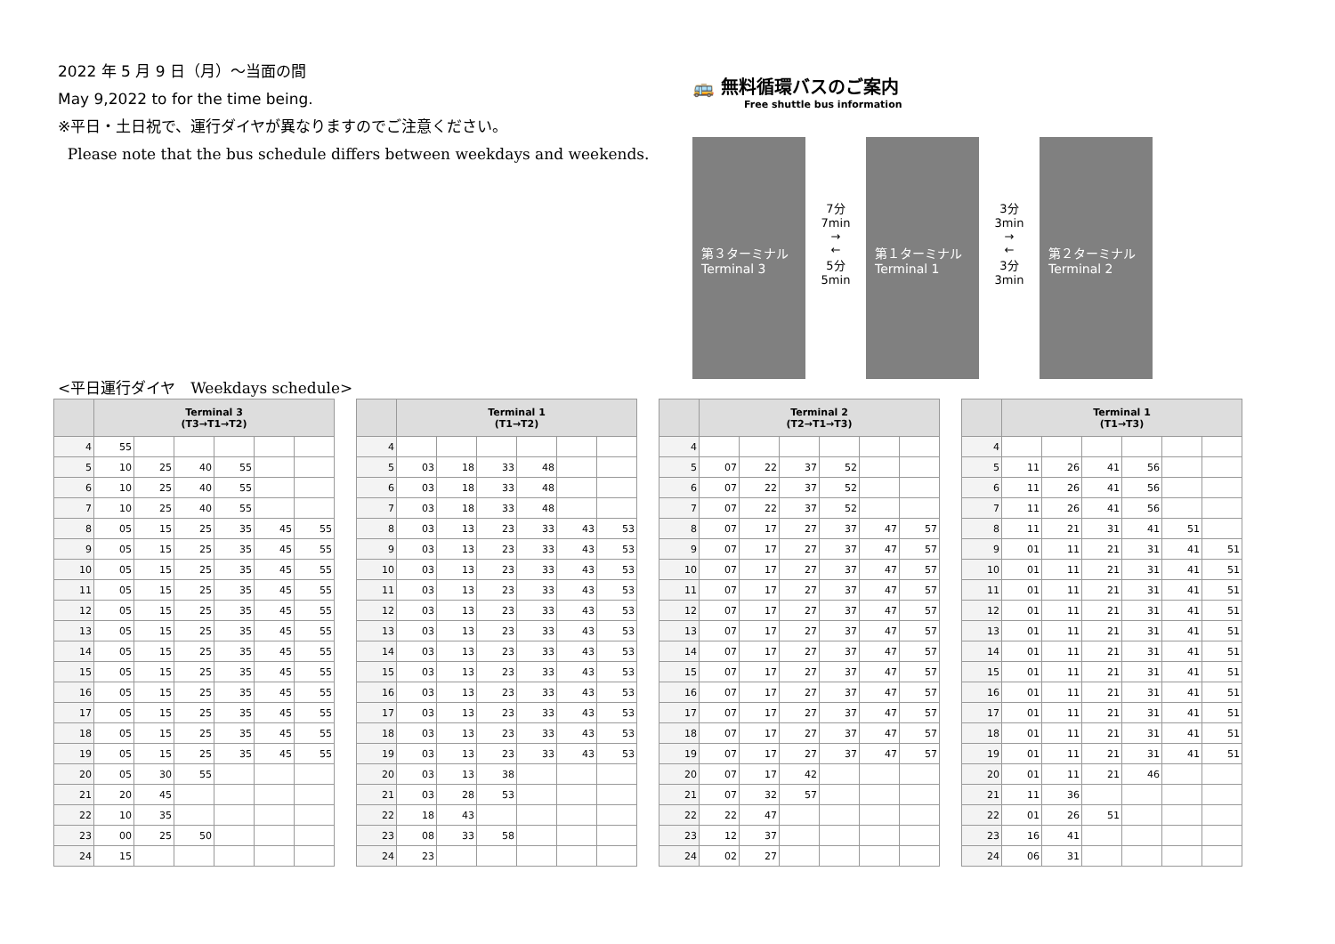2022 年 5 月 9 日（月）～当面の間
May 9,2022 to for the time being.
※平日・土日祝で、運行ダイヤが異なりますのでご注意ください。
Please note that the bus schedule differs between weekdays and weekends.
🚌 無料循環バスのご案内
Free shuttle bus information
第３ターミナル
Terminal 3
7分
7min
→
←
5分
5min
第１ターミナル
Terminal 1
3分
3min
→
←
3分
3min
第２ターミナル
Terminal 2
<平日運行ダイヤ　Weekdays schedule>
| | Terminal 3 (T3→T1→T2) | | | | | |
| --- | --- | --- | --- | --- | --- | --- |
| 4 | 55 | | | | | |
| 5 | 10 | 25 | 40 | 55 | | |
| 6 | 10 | 25 | 40 | 55 | | |
| 7 | 10 | 25 | 40 | 55 | | |
| 8 | 05 | 15 | 25 | 35 | 45 | 55 |
| 9 | 05 | 15 | 25 | 35 | 45 | 55 |
| 10 | 05 | 15 | 25 | 35 | 45 | 55 |
| 11 | 05 | 15 | 25 | 35 | 45 | 55 |
| 12 | 05 | 15 | 25 | 35 | 45 | 55 |
| 13 | 05 | 15 | 25 | 35 | 45 | 55 |
| 14 | 05 | 15 | 25 | 35 | 45 | 55 |
| 15 | 05 | 15 | 25 | 35 | 45 | 55 |
| 16 | 05 | 15 | 25 | 35 | 45 | 55 |
| 17 | 05 | 15 | 25 | 35 | 45 | 55 |
| 18 | 05 | 15 | 25 | 35 | 45 | 55 |
| 19 | 05 | 15 | 25 | 35 | 45 | 55 |
| 20 | 05 | 30 | 55 | | | |
| 21 | 20 | 45 | | | | |
| 22 | 10 | 35 | | | | |
| 23 | 00 | 25 | 50 | | | |
| 24 | 15 | | | | | |
| | Terminal 1 (T1→T2) | | | | | |
| --- | --- | --- | --- | --- | --- | --- |
| 4 | | | | | | |
| 5 | 03 | 18 | 33 | 48 | | |
| 6 | 03 | 18 | 33 | 48 | | |
| 7 | 03 | 18 | 33 | 48 | | |
| 8 | 03 | 13 | 23 | 33 | 43 | 53 |
| 9 | 03 | 13 | 23 | 33 | 43 | 53 |
| 10 | 03 | 13 | 23 | 33 | 43 | 53 |
| 11 | 03 | 13 | 23 | 33 | 43 | 53 |
| 12 | 03 | 13 | 23 | 33 | 43 | 53 |
| 13 | 03 | 13 | 23 | 33 | 43 | 53 |
| 14 | 03 | 13 | 23 | 33 | 43 | 53 |
| 15 | 03 | 13 | 23 | 33 | 43 | 53 |
| 16 | 03 | 13 | 23 | 33 | 43 | 53 |
| 17 | 03 | 13 | 23 | 33 | 43 | 53 |
| 18 | 03 | 13 | 23 | 33 | 43 | 53 |
| 19 | 03 | 13 | 23 | 33 | 43 | 53 |
| 20 | 03 | 13 | 38 | | | |
| 21 | 03 | 28 | 53 | | | |
| 22 | 18 | 43 | | | | |
| 23 | 08 | 33 | 58 | | | |
| 24 | 23 | | | | | |
| | Terminal 2 (T2→T1→T3) | | | | | |
| --- | --- | --- | --- | --- | --- | --- |
| 4 | | | | | | |
| 5 | 07 | 22 | 37 | 52 | | |
| 6 | 07 | 22 | 37 | 52 | | |
| 7 | 07 | 22 | 37 | 52 | | |
| 8 | 07 | 17 | 27 | 37 | 47 | 57 |
| 9 | 07 | 17 | 27 | 37 | 47 | 57 |
| 10 | 07 | 17 | 27 | 37 | 47 | 57 |
| 11 | 07 | 17 | 27 | 37 | 47 | 57 |
| 12 | 07 | 17 | 27 | 37 | 47 | 57 |
| 13 | 07 | 17 | 27 | 37 | 47 | 57 |
| 14 | 07 | 17 | 27 | 37 | 47 | 57 |
| 15 | 07 | 17 | 27 | 37 | 47 | 57 |
| 16 | 07 | 17 | 27 | 37 | 47 | 57 |
| 17 | 07 | 17 | 27 | 37 | 47 | 57 |
| 18 | 07 | 17 | 27 | 37 | 47 | 57 |
| 19 | 07 | 17 | 27 | 37 | 47 | 57 |
| 20 | 07 | 17 | 42 | | | |
| 21 | 07 | 32 | 57 | | | |
| 22 | 22 | 47 | | | | |
| 23 | 12 | 37 | | | | |
| 24 | 02 | 27 | | | | |
| | Terminal 1 (T1→T3) | | | | | |
| --- | --- | --- | --- | --- | --- | --- |
| 4 | | | | | | |
| 5 | 11 | 26 | 41 | 56 | | |
| 6 | 11 | 26 | 41 | 56 | | |
| 7 | 11 | 26 | 41 | 56 | | |
| 8 | 11 | 21 | 31 | 41 | 51 | |
| 9 | 01 | 11 | 21 | 31 | 41 | 51 |
| 10 | 01 | 11 | 21 | 31 | 41 | 51 |
| 11 | 01 | 11 | 21 | 31 | 41 | 51 |
| 12 | 01 | 11 | 21 | 31 | 41 | 51 |
| 13 | 01 | 11 | 21 | 31 | 41 | 51 |
| 14 | 01 | 11 | 21 | 31 | 41 | 51 |
| 15 | 01 | 11 | 21 | 31 | 41 | 51 |
| 16 | 01 | 11 | 21 | 31 | 41 | 51 |
| 17 | 01 | 11 | 21 | 31 | 41 | 51 |
| 18 | 01 | 11 | 21 | 31 | 41 | 51 |
| 19 | 01 | 11 | 21 | 31 | 41 | 51 |
| 20 | 01 | 11 | 21 | 46 | | |
| 21 | 11 | 36 | | | | |
| 22 | 01 | 26 | 51 | | | |
| 23 | 16 | 41 | | | | |
| 24 | 06 | 31 | | | | |